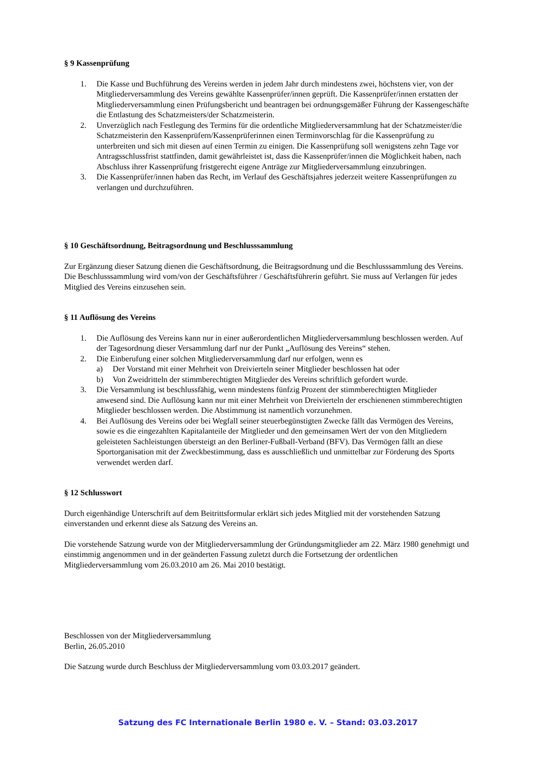§ 9 Kassenprüfung
1. Die Kasse und Buchführung des Vereins werden in jedem Jahr durch mindestens zwei, höchstens vier, von der Mitgliederversammlung des Vereins gewählte Kassenprüfer/innen geprüft. Die Kassenprüfer/innen erstatten der Mitgliederversammlung einen Prüfungsbericht und beantragen bei ordnungsgemäßer Führung der Kassengeschäfte die Entlastung des Schatzmeisters/der Schatzmeisterin.
2. Unverzüglich nach Festlegung des Termins für die ordentliche Mitgliederversammlung hat der Schatzmeister/die Schatzmeisterin den Kassenprüfern/Kassenprüferinnen einen Terminvorschlag für die Kassenprüfung zu unterbreiten und sich mit diesen auf einen Termin zu einigen. Die Kassenprüfung soll wenigstens zehn Tage vor Antragsschlussfrist stattfinden, damit gewährleistet ist, dass die Kassenprüfer/innen die Möglichkeit haben, nach Abschluss ihrer Kassenprüfung fristgerecht eigene Anträge zur Mitgliederversammlung einzubringen.
3. Die Kassenprüfer/innen haben das Recht, im Verlauf des Geschäftsjahres jederzeit weitere Kassenprüfungen zu verlangen und durchzuführen.
§ 10 Geschäftsordnung, Beitragsordnung und Beschlusssammlung
Zur Ergänzung dieser Satzung dienen die Geschäftsordnung, die Beitragsordnung und die Beschlusssammlung des Vereins. Die Beschlusssammlung wird vom/von der Geschäftsführer / Geschäftsführerin geführt. Sie muss auf Verlangen für jedes Mitglied des Vereins einzusehen sein.
§ 11 Auflösung des Vereins
1. Die Auflösung des Vereins kann nur in einer außerordentlichen Mitgliederversammlung beschlossen werden. Auf der Tagesordnung dieser Versammlung darf nur der Punkt „Auflösung des Vereins“ stehen.
2. Die Einberufung einer solchen Mitgliederversammlung darf nur erfolgen, wenn es
a) Der Vorstand mit einer Mehrheit von Dreivierteln seiner Mitglieder beschlossen hat oder
b) Von Zweidritteln der stimmberechtigten Mitglieder des Vereins schriftlich gefordert wurde.
3. Die Versammlung ist beschlussfähig, wenn mindestens fünfzig Prozent der stimmberechtigten Mitglieder anwesend sind. Die Auflösung kann nur mit einer Mehrheit von Dreivierteln der erschienenen stimmberechtigten Mitglieder beschlossen werden. Die Abstimmung ist namentlich vorzunehmen.
4. Bei Auflösung des Vereins oder bei Wegfall seiner steuerbegünstigten Zwecke fällt das Vermögen des Vereins, sowie es die eingezahlten Kapitalanteile der Mitglieder und den gemeinsamen Wert der von den Mitgliedern geleisteten Sachleistungen übersteigt an den Berliner-Fußball-Verband (BFV). Das Vermögen fällt an diese Sportorganisation mit der Zweckbestimmung, dass es ausschließlich und unmittelbar zur Förderung des Sports verwendet werden darf.
§ 12 Schlusswort
Durch eigenhändige Unterschrift auf dem Beitrittsformular erklärt sich jedes Mitglied mit der vorstehenden Satzung einverstanden und erkennt diese als Satzung des Vereins an.
Die vorstehende Satzung wurde von der Mitgliederversammlung der Gründungsmitglieder am 22. März 1980 genehmigt und einstimmig angenommen und in der geänderten Fassung zuletzt durch die Fortsetzung der ordentlichen Mitgliederversammlung vom 26.03.2010 am 26. Mai 2010 bestätigt.
Beschlossen von der Mitgliederversammlung
Berlin, 26.05.2010
Die Satzung wurde durch Beschluss der Mitgliederversammlung vom 03.03.2017 geändert.
Satzung des FC Internationale Berlin 1980 e. V. – Stand: 03.03.2017